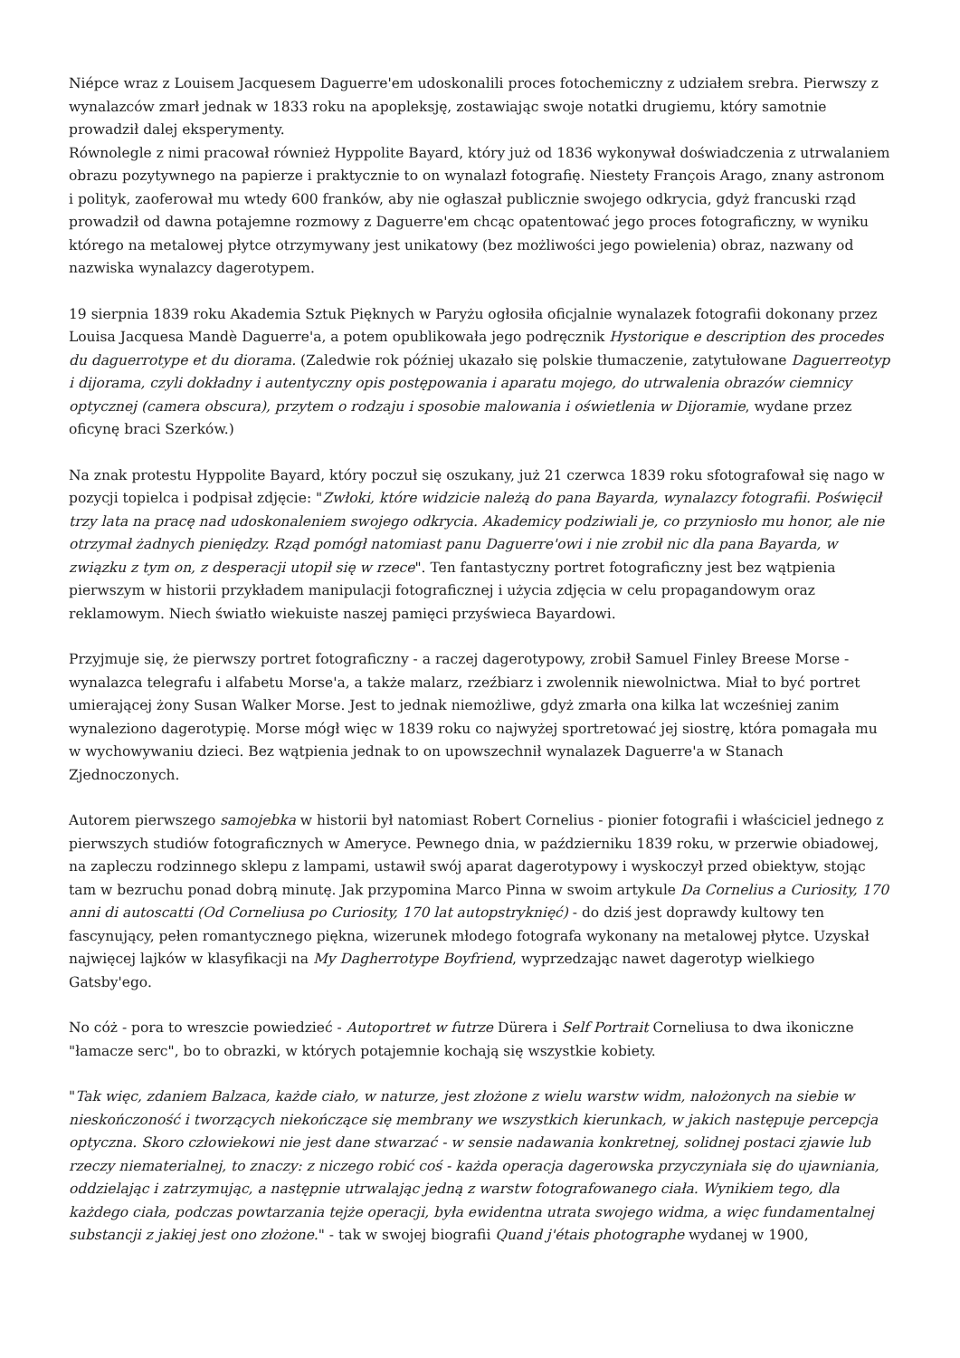Niépce wraz z Louisem Jacquesem Daguerre'em udoskonalili proces fotochemiczny z udziałem srebra. Pierwszy z wynalazców zmarł jednak w 1833 roku na apopleksję, zostawiając swoje notatki drugiemu, który samotnie prowadził dalej eksperymenty.
Równolegle z nimi pracował również Hyppolite Bayard, który już od 1836 wykonywał doświadczenia z utrwalaniem obrazu pozytywnego na papierze i praktycznie to on wynalazł fotografię. Niestety François Arago, znany astronom i polityk, zaoferował mu wtedy 600 franków, aby nie ogłaszał publicznie swojego odkrycia, gdyż francuski rząd prowadził od dawna potajemne rozmowy z Daguerre'em chcąc opatentować jego proces fotograficzny, w wyniku którego na metalowej płytce otrzymywany jest unikatowy (bez możliwości jego powielenia) obraz, nazwany od nazwiska wynalazcy dagerotypem.
19 sierpnia 1839 roku Akademia Sztuk Pięknych w Paryżu ogłosiła oficjalnie wynalazek fotografii dokonany przez Louisa Jacquesa Mandè Daguerre'a, a potem opublikowała jego podręcznik Hystorique e description des procedes du daguerrotype et du diorama. (Zaledwie rok później ukazało się polskie tłumaczenie, zatytułowane Daguerreotyp i dijorama, czyli dokładny i autentyczny opis postępowania i aparatu mojego, do utrwalenia obrazów ciemnicy optycznej (camera obscura), przytem o rodzaju i sposobie malowania i oświetlenia w Dijoramie, wydane przez oficynę braci Szerków.)
Na znak protestu Hyppolite Bayard, który poczuł się oszukany, już 21 czerwca 1839 roku sfotografował się nago w pozycji topielca i podpisał zdjęcie: "Zwłoki, które widzicie należą do pana Bayarda, wynalazcy fotografii. Poświęcił trzy lata na pracę nad udoskonaleniem swojego odkrycia. Akademicy podziwiali je, co przyniosło mu honor, ale nie otrzymał żadnych pieniędzy. Rząd pomógł natomiast panu Daguerre'owi i nie zrobił nic dla pana Bayarda, w związku z tym on, z desperacji utopił się w rzece". Ten fantastyczny portret fotograficzny jest bez wątpienia pierwszym w historii przykładem manipulacji fotograficznej i użycia zdjęcia w celu propagandowym oraz reklamowym. Niech światło wiekuiste naszej pamięci przyświeca Bayardowi.
Przyjmuje się, że pierwszy portret fotograficzny - a raczej dagerotypowy, zrobił Samuel Finley Breese Morse - wynalazca telegrafu i alfabetu Morse'a, a także malarz, rzeźbiarz i zwolennik niewolnictwa. Miał to być portret umierającej żony Susan Walker Morse. Jest to jednak niemożliwe, gdyż zmarła ona kilka lat wcześniej zanim wynaleziono dagerotypię. Morse mógł więc w 1839 roku co najwyżej sportretować jej siostrę, która pomagała mu w wychowywaniu dzieci. Bez wątpienia jednak to on upowszechnił wynalazek Daguerre'a w Stanach Zjednoczonych.
Autorem pierwszego samojebka w historii był natomiast Robert Cornelius - pionier fotografii i właściciel jednego z pierwszych studiów fotograficznych w Ameryce. Pewnego dnia, w październiku 1839 roku, w przerwie obiadowej, na zapleczu rodzinnego sklepu z lampami, ustawił swój aparat dagerotypowy i wyskoczył przed obiektyw, stojąc tam w bezruchu ponad dobrą minutę. Jak przypomina Marco Pinna w swoim artykule Da Cornelius a Curiosity, 170 anni di autoscatti (Od Corneliusa po Curiosity, 170 lat autopstryknięć) - do dziś jest doprawdy kultowy ten fascynujący, pełen romantycznego piękna, wizerunek młodego fotografa wykonany na metalowej płytce. Uzyskał najwięcej lajków w klasyfikacji na My Dagherrotype Boyfriend, wyprzedzając nawet dagerotyp wielkiego Gatsby'ego.
No cóż - pora to wreszcie powiedzieć - Autoportret w futrze Dürera i Self Portrait Corneliusa to dwa ikoniczne "łamacze serc", bo to obrazki, w których potajemnie kochają się wszystkie kobiety.
"Tak więc, zdaniem Balzaca, każde ciało, w naturze, jest złożone z wielu warstw widm, nałożonych na siebie w nieskończoność i tworzących niekończące się membrany we wszystkich kierunkach, w jakich następuje percepcja optyczna. Skoro człowiekowi nie jest dane stwarzać - w sensie nadawania konkretnej, solidnej postaci zjawie lub rzeczy niematerialnej, to znaczy: z niczego robić coś - każda operacja dagerowska przyczyniała się do ujawniania, oddzielając i zatrzymując, a następnie utrwalając jedną z warstw fotografowanego ciała. Wynikiem tego, dla każdego ciała, podczas powtarzania tejże operacji, była ewidentna utrata swojego widma, a więc fundamentalnej substancji z jakiej jest ono złożone." - tak w swojej biografii Quand j'étais photographe wydanej w 1900,